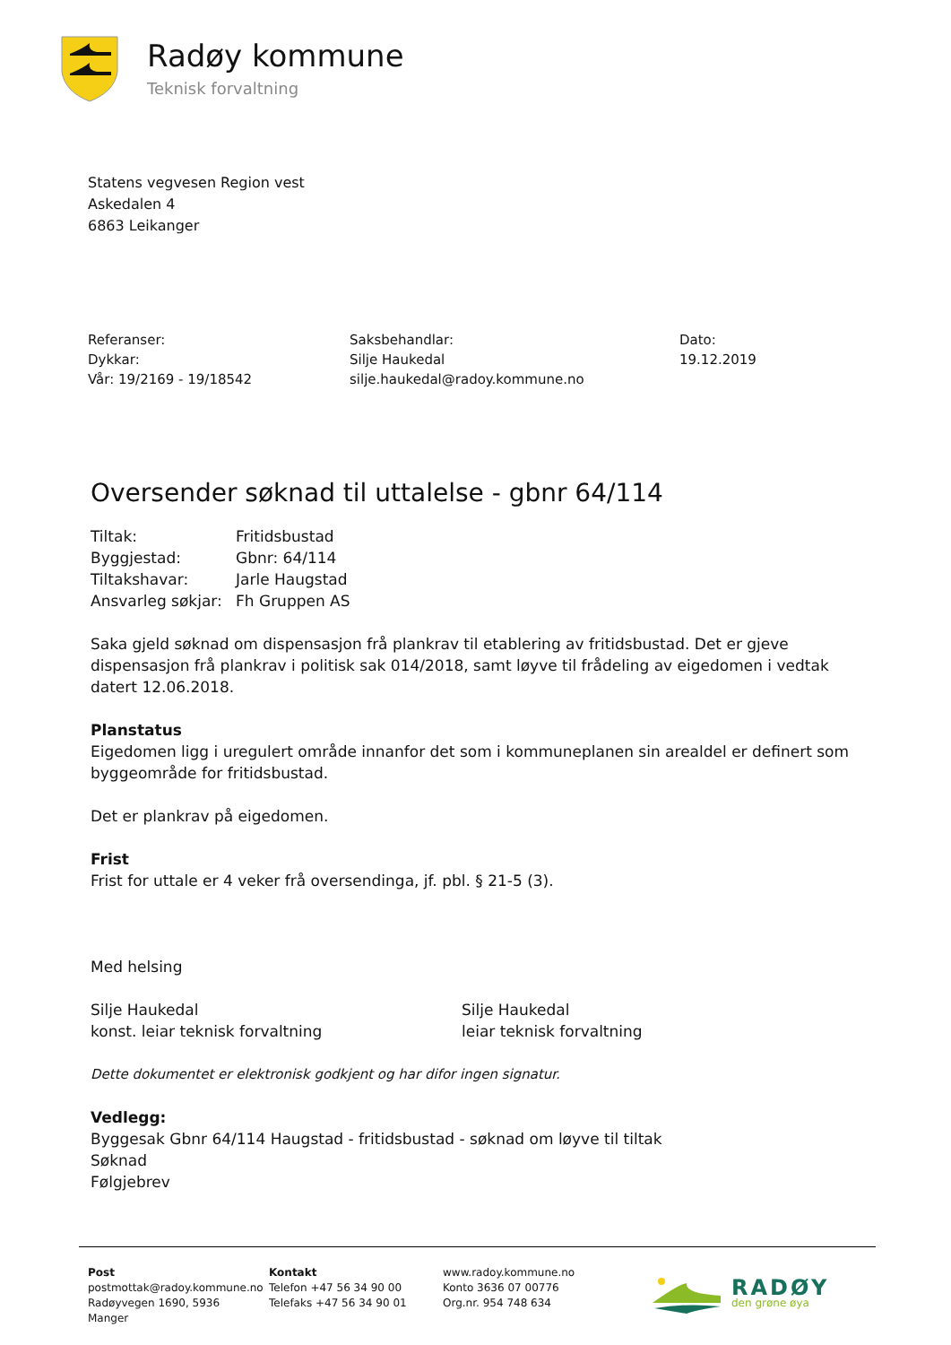Radøy kommune
Teknisk forvaltning
Statens vegvesen Region vest
Askedalen 4
6863 Leikanger
Referanser:
Dykkar:
Vår: 19/2169 - 19/18542
Saksbehandlar:
Silje Haukedal
silje.haukedal@radoy.kommune.no
Dato:
19.12.2019
Oversender søknad til uttalelse - gbnr 64/114
| Tiltak: | Fritidsbustad |
| Byggjestad: | Gbnr: 64/114 |
| Tiltakshavar: | Jarle Haugstad |
| Ansvarleg søkjar: | Fh Gruppen AS |
Saka gjeld søknad om dispensasjon frå plankrav til etablering av fritidsbustad. Det er gjeve dispensasjon frå plankrav i politisk sak 014/2018, samt løyve til frådeling av eigedomen i vedtak datert 12.06.2018.
Planstatus
Eigedomen ligg i uregulert område innanfor det som i kommuneplanen sin arealdel er definert som byggeområde for fritidsbustad.
Det er plankrav på eigedomen.
Frist
Frist for uttale er 4 veker frå oversendinga, jf. pbl. § 21-5 (3).
Med helsing
Silje Haukedal
konst. leiar teknisk forvaltning
Silje Haukedal
leiar teknisk forvaltning
Dette dokumentet er elektronisk godkjent og har difor ingen signatur.
Vedlegg:
Byggesak Gbnr 64/114 Haugstad - fritidsbustad - søknad om løyve til tiltak
Søknad
Følgjebrev
Post
postmottak@radoy.kommune.no
Radøyvegen 1690, 5936 Manger
Kontakt
Telefon +47 56 34 90 00
Telefaks +47 56 34 90 01
www.radoy.kommune.no
Konto 3636 07 00776
Org.nr. 954 748 634
RADØY
den grøne øya